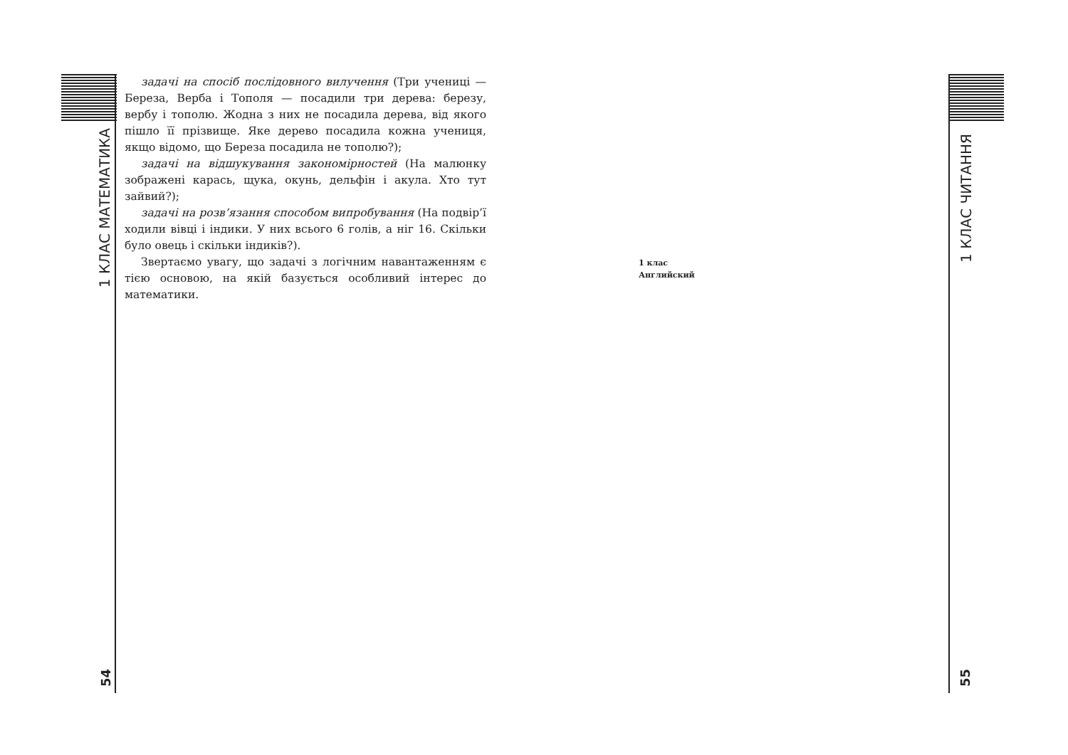1 КЛАС МАТЕМАТИКА
54
1 КЛАС ЧИТАННЯ
55
задачі на спосіб послідовного вилучення (Три учениці — Береза, Верба і Тополя — посадили три дерева: березу, вербу і тополю. Жодна з них не посадила дерева, від якого пішло її прізвище. Яке дерево посадила кожна учениця, якщо відомо, що Береза посадила не тополю?);
задачі на відшукування закономірностей (На малюнку зображені карась, щука, окунь, дельфін і акула. Хто тут зайвий?);
задачі на розв’язання способом випробування (На подвір’ї ходили вівці і індики. У них всього 6 голів, а ніг 16. Скільки було овець і скільки індиків?).
Звертаємо увагу, що задачі з логічним навантаженням є тією основою, на якій базується особливий інтерес до математики.
1 клас
Английский